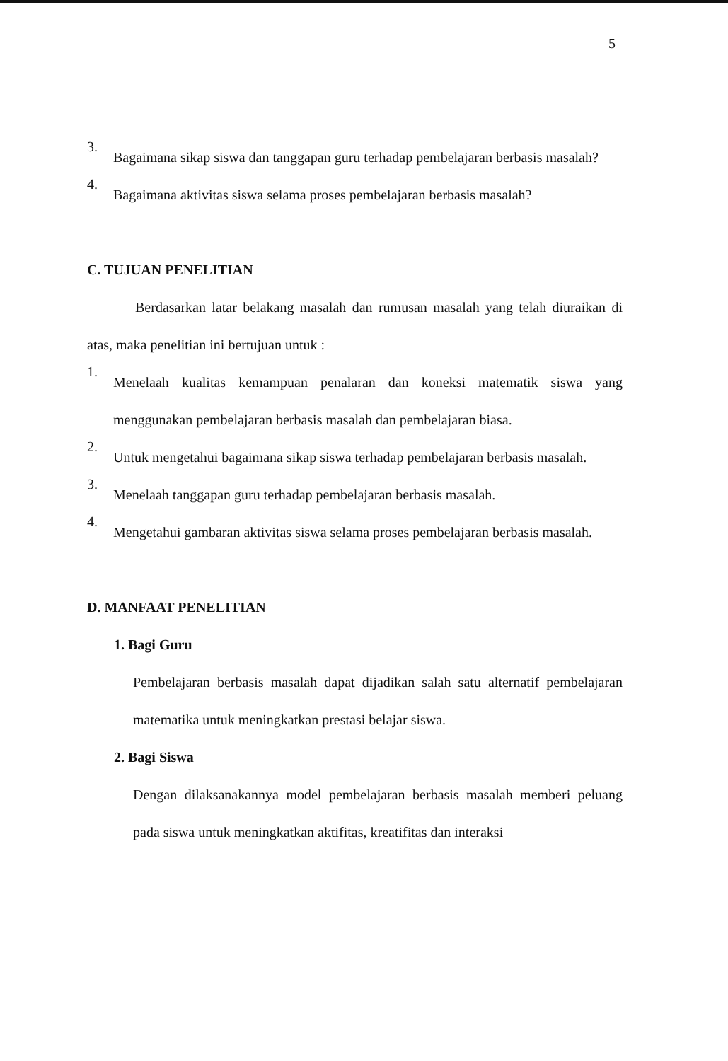5
3.
Bagaimana sikap siswa dan tanggapan guru terhadap pembelajaran berbasis masalah?
4.
Bagaimana aktivitas siswa selama proses pembelajaran berbasis masalah?
C. TUJUAN PENELITIAN
Berdasarkan latar belakang masalah dan rumusan masalah yang telah diuraikan di atas, maka penelitian ini bertujuan untuk :
1.
Menelaah kualitas kemampuan penalaran dan koneksi matematik siswa yang menggunakan pembelajaran berbasis masalah dan pembelajaran biasa.
2.
Untuk mengetahui bagaimana sikap siswa terhadap pembelajaran berbasis masalah.
3.
Menelaah tanggapan guru terhadap pembelajaran berbasis masalah.
4.
Mengetahui gambaran aktivitas siswa selama proses pembelajaran berbasis masalah.
D. MANFAAT PENELITIAN
1. Bagi Guru
Pembelajaran berbasis masalah dapat dijadikan salah satu alternatif pembelajaran matematika untuk meningkatkan prestasi belajar siswa.
2. Bagi Siswa
Dengan dilaksanakannya model pembelajaran berbasis masalah memberi peluang pada siswa untuk meningkatkan aktifitas, kreatifitas dan interaksi